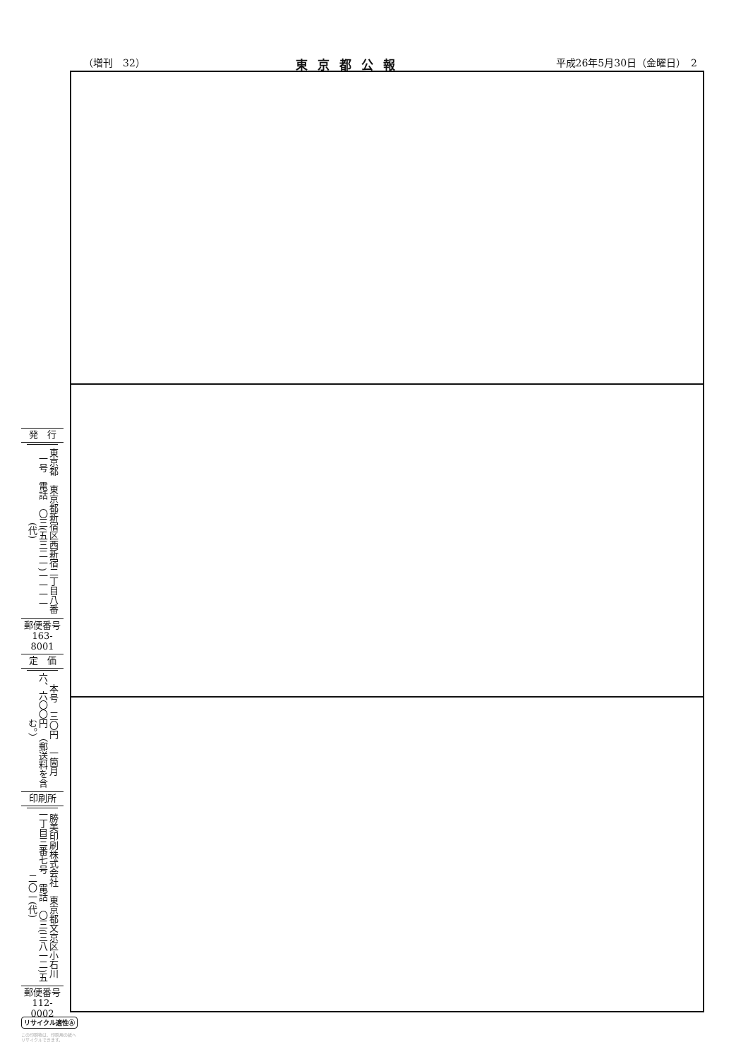（増刊　32） 東京都公報 平成26年5月30日（金曜日）　2
発　行
東京都　東京都新宿区西新宿二丁目八番一号　電話　〇三(五三二一)一一一一(代)
郵便番号
163-8001
定　価
本号　三〇円　一箇月　六、六〇〇円　（郵送料を含む。）
印刷所
勝美印刷株式会社　東京都文京区小石川一丁目三番七号　電話　〇三(三八一二)五二〇一(代)
郵便番号
112-0002
リサイクル適性Ⓐ
この印刷物は、印刷用の紙へ
リサイクルできます。